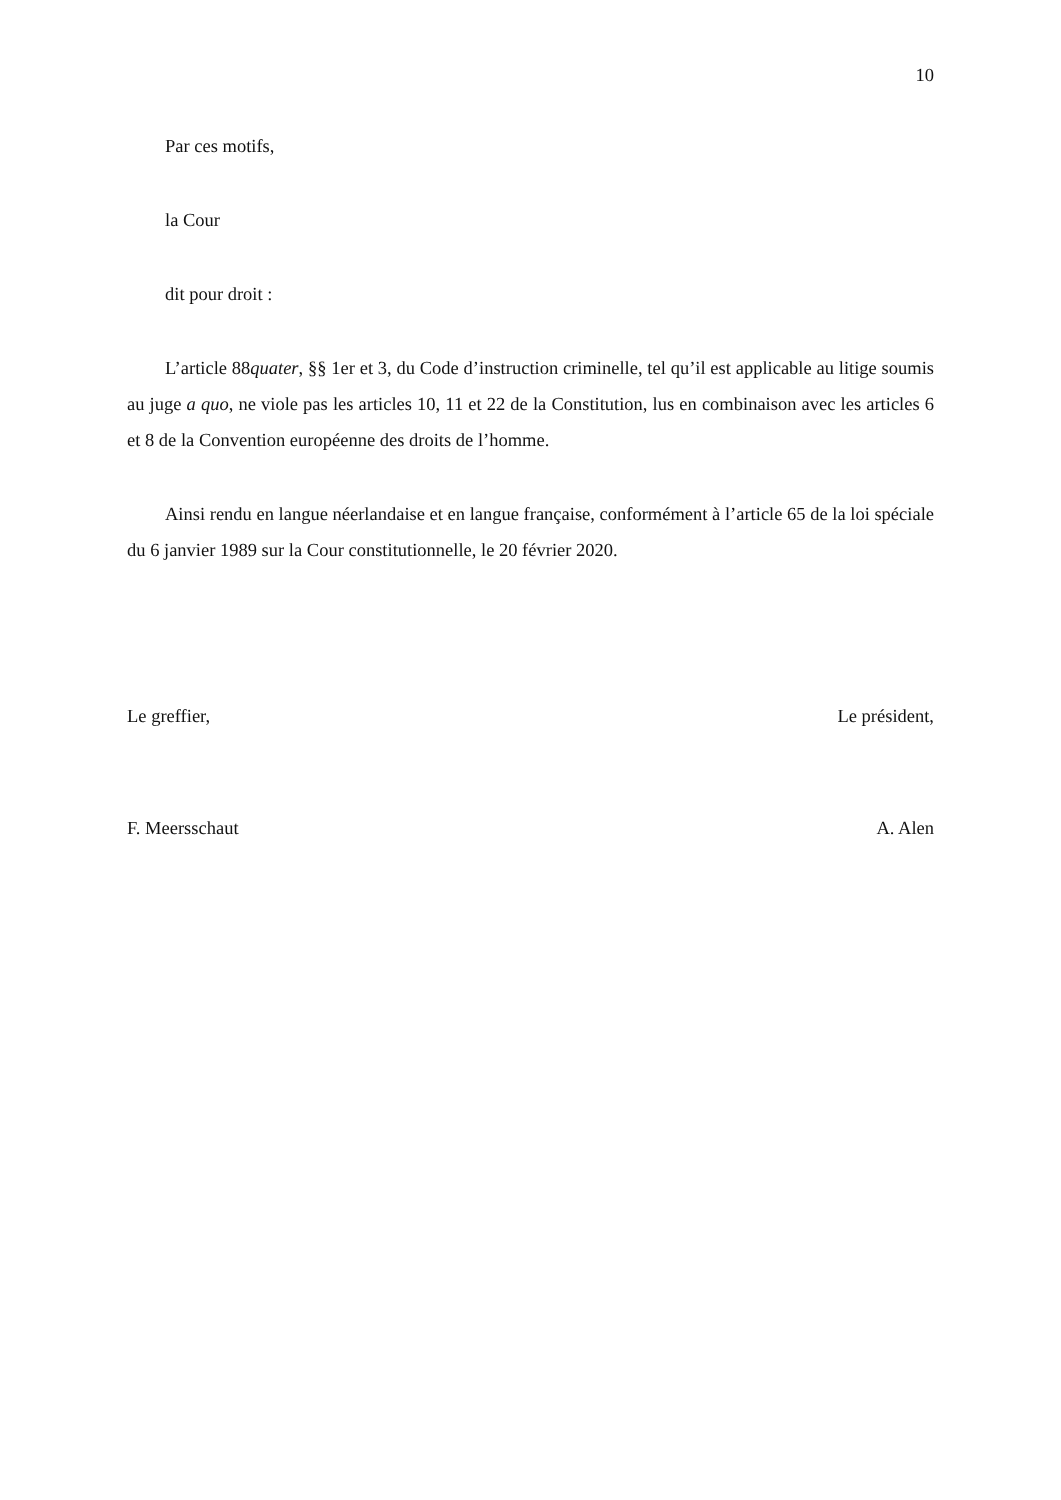10
Par ces motifs,
la Cour
dit pour droit :
L’article 88quater, §§ 1er et 3, du Code d’instruction criminelle, tel qu’il est applicable au litige soumis au juge a quo, ne viole pas les articles 10, 11 et 22 de la Constitution, lus en combinaison avec les articles 6 et 8 de la Convention européenne des droits de l’homme.
Ainsi rendu en langue néerlandaise et en langue française, conformément à l’article 65 de la loi spéciale du 6 janvier 1989 sur la Cour constitutionnelle, le 20 février 2020.
Le greffier, Le président,
F. Meersschaut A. Alen